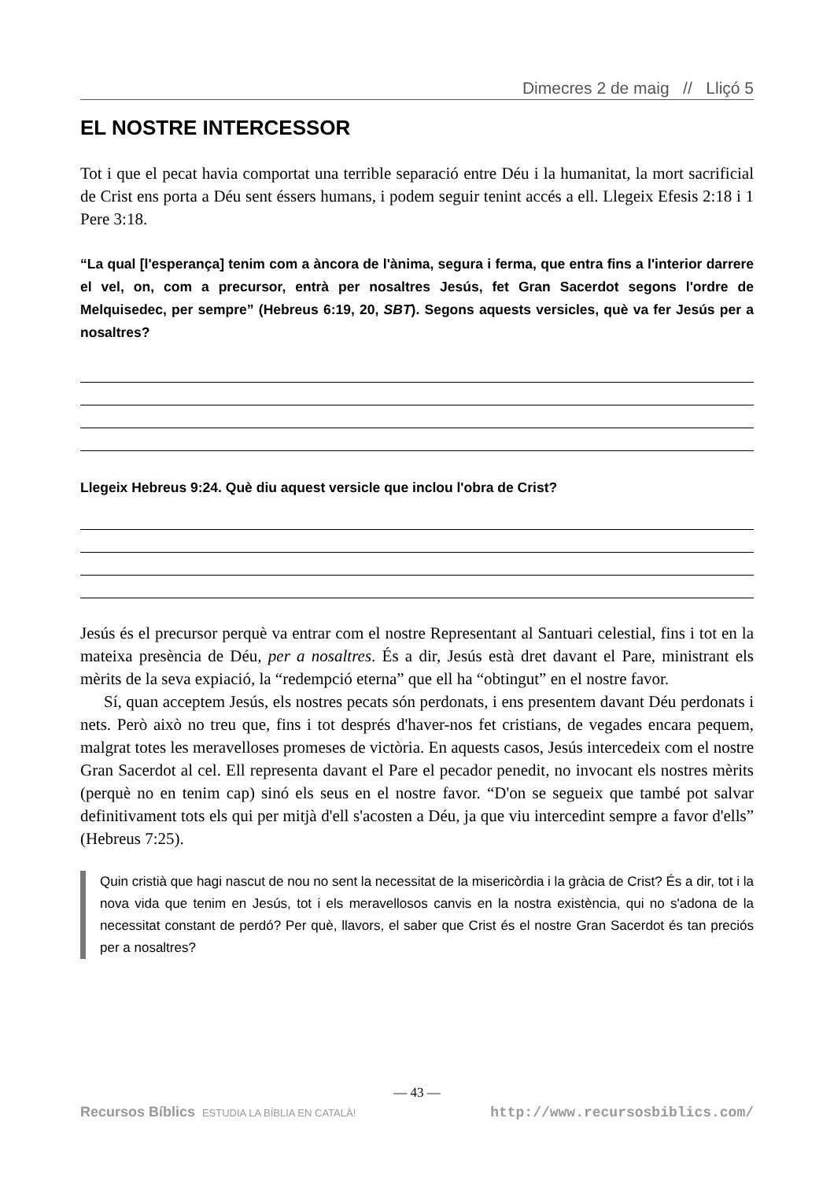Dimecres 2 de maig // Lliçó 5
EL NOSTRE INTERCESSOR
Tot i que el pecat havia comportat una terrible separació entre Déu i la humanitat, la mort sacrificial de Crist ens porta a Déu sent éssers humans, i podem seguir tenint accés a ell. Llegeix Efesis 2:18 i 1 Pere 3:18.
“La qual [l'esperança] tenim com a àncora de l'ànima, segura i ferma, que entra fins a l'interior darrere el vel, on, com a precursor, entrà per nosaltres Jesús, fet Gran Sacerdot segons l'ordre de Melquisedec, per sempre” (Hebreus 6:19, 20, SBT). Segons aquests versicles, què va fer Jesús per a nosaltres?
Llegeix Hebreus 9:24. Què diu aquest versicle que inclou l'obra de Crist?
Jesús és el precursor perquè va entrar com el nostre Representant al Santuari celestial, fins i tot en la mateixa presència de Déu, per a nosaltres. És a dir, Jesús està dret davant el Pare, ministrant els mèrits de la seva expiació, la “redempció eterna” que ell ha “obtingut” en el nostre favor.
Sí, quan acceptem Jesús, els nostres pecats són perdonats, i ens presentem davant Déu perdonats i nets. Però això no treu que, fins i tot després d'haver-nos fet cristians, de vegades encara pequem, malgrat totes les meravelloses promeses de victòria. En aquests casos, Jesús intercedeix com el nostre Gran Sacerdot al cel. Ell representa davant el Pare el pecador penedit, no invocant els nostres mèrits (perquè no en tenim cap) sinó els seus en el nostre favor. “D'on se segueix que també pot salvar definitivament tots els qui per mitjà d'ell s'acosten a Déu, ja que viu intercedint sempre a favor d'ells” (Hebreus 7:25).
Quin cristià que hagi nascut de nou no sent la necessitat de la misericòrdia i la gràcia de Crist? És a dir, tot i la nova vida que tenim en Jesús, tot i els meravellosos canvis en la nostra existència, qui no s'adona de la necessitat constant de perdó? Per què, llavors, el saber que Crist és el nostre Gran Sacerdot és tan preciós per a nosaltres?
— 43 —
Recursos Bíblics ESTUDIA LA BÍBLIA EN CATALÀ! http://www.recursosbiblics.com/